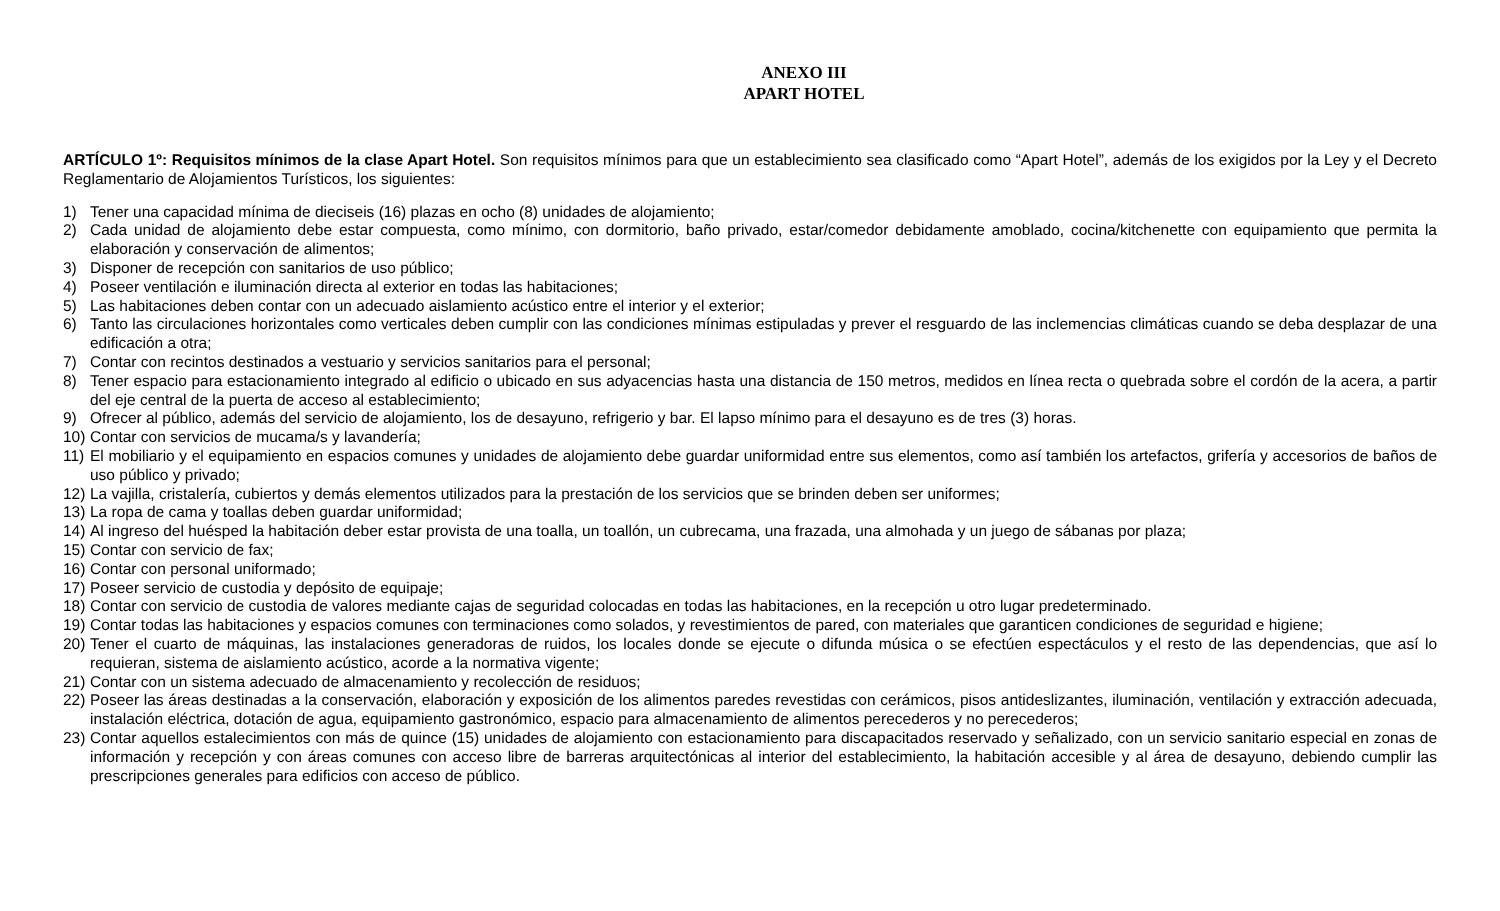ANEXO III
APART HOTEL
ARTÍCULO 1º: Requisitos mínimos de la clase Apart Hotel. Son requisitos mínimos para que un establecimiento sea clasificado como “Apart Hotel”, además de los exigidos por la Ley y el Decreto Reglamentario de Alojamientos Turísticos, los siguientes:
1) Tener una capacidad mínima de dieciseis (16) plazas en ocho (8) unidades de alojamiento;
2) Cada unidad de alojamiento debe estar compuesta, como mínimo, con dormitorio, baño privado, estar/comedor debidamente amoblado, cocina/kitchenette con equipamiento que permita la elaboración y conservación de alimentos;
3) Disponer de recepción con sanitarios de uso público;
4) Poseer ventilación e iluminación directa al exterior en todas las habitaciones;
5) Las habitaciones deben contar con un adecuado aislamiento acústico entre el interior y el exterior;
6) Tanto las circulaciones horizontales como verticales deben cumplir con las condiciones mínimas estipuladas y prever el resguardo de las inclemencias climáticas cuando se deba desplazar de una edificación a otra;
7) Contar con recintos destinados a vestuario y servicios sanitarios para el personal;
8) Tener espacio para estacionamiento integrado al edificio o ubicado en sus adyacencias hasta una distancia de 150 metros, medidos en línea recta o quebrada sobre el cordón de la acera, a partir del eje central de la puerta de acceso al establecimiento;
9) Ofrecer al público, además del servicio de alojamiento, los de desayuno, refrigerio y bar. El lapso mínimo para el desayuno es de tres (3) horas.
10) Contar con servicios de mucama/s y lavandería;
11) El mobiliario y el equipamiento en espacios comunes y unidades de alojamiento debe guardar uniformidad entre sus elementos, como así también los artefactos, grifería y accesorios de baños de uso público y privado;
12) La vajilla, cristalería, cubiertos y demás elementos utilizados para la prestación de los servicios que se brinden deben ser uniformes;
13) La ropa de cama y toallas deben guardar uniformidad;
14) Al ingreso del huésped la habitación deber estar provista de una toalla, un toallón, un cubrecama, una frazada, una almohada y un juego de sábanas por plaza;
15) Contar con servicio de fax;
16) Contar con personal uniformado;
17) Poseer servicio de custodia y depósito de equipaje;
18) Contar con servicio de custodia de valores mediante cajas de seguridad colocadas en todas las habitaciones, en la recepción u otro lugar predeterminado.
19) Contar todas las habitaciones y espacios comunes con terminaciones como solados, y revestimientos de pared, con materiales que garanticen condiciones de seguridad e higiene;
20) Tener el cuarto de máquinas, las instalaciones generadoras de ruidos, los locales donde se ejecute o difunda música o se efectúen espectáculos y el resto de las dependencias, que así lo requieran, sistema de aislamiento acústico, acorde a la normativa vigente;
21) Contar con un sistema adecuado de almacenamiento y recolección de residuos;
22) Poseer las áreas destinadas a la conservación, elaboración y exposición de los alimentos paredes revestidas con cerámicos, pisos antideslizantes, iluminación, ventilación y extracción adecuada, instalación eléctrica, dotación de agua, equipamiento gastronómico, espacio para almacenamiento de alimentos perecederos y no perecederos;
23) Contar aquellos estalecimientos con más de quince (15) unidades de alojamiento con estacionamiento para discapacitados reservado y señalizado, con un servicio sanitario especial en zonas de información y recepción y con áreas comunes con acceso libre de barreras arquitectónicas al interior del establecimiento, la habitación accesible y al área de desayuno, debiendo cumplir las prescripciones generales para edificios con acceso de público.